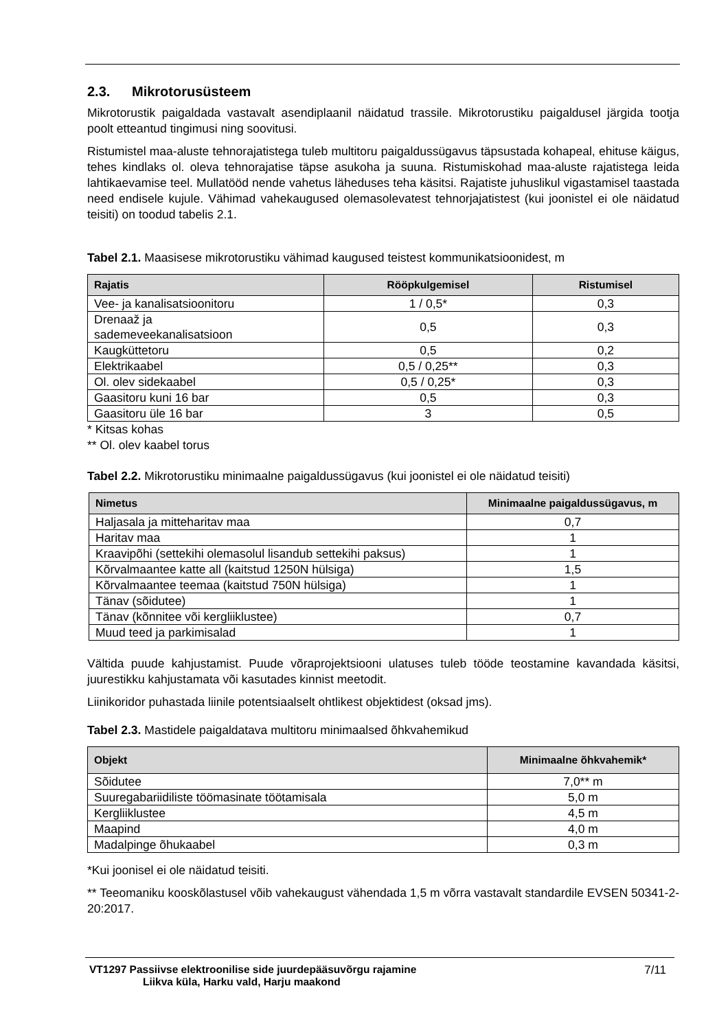2.3. Mikrotorusüsteem
Mikrotorustik paigaldada vastavalt asendiplaanil näidatud trassile. Mikrotorustiku paigaldusel järgida tootja poolt etteantud tingimusi ning soovitusi.
Ristumistel maa-aluste tehnorajatistega tuleb multitoru paigaldussügavus täpsustada kohapeal, ehituse käigus, tehes kindlaks ol. oleva tehnorajatise täpse asukoha ja suuna. Ristumiskohad maa-aluste rajatistega leida lahtikaevamise teel. Mullatööd nende vahetus läheduses teha käsitsi. Rajatiste juhuslikul vigastamisel taastada need endisele kujule. Vähimad vahekaugused olemasolevatest tehnorjajatistest (kui joonistel ei ole näidatud teisiti) on toodud tabelis 2.1.
Tabel 2.1. Maasisese mikrotorustiku vähimad kaugused teistest kommunikatsioonidest, m
| Rajatis | Rööpkulgemisel | Ristumisel |
| --- | --- | --- |
| Vee- ja kanalisatsioonitoru | 1 / 0,5* | 0,3 |
| Drenaaž ja sademeveekanalisatsioon | 0,5 | 0,3 |
| Kaugküttetoru | 0,5 | 0,2 |
| Elektrikaabel | 0,5 / 0,25** | 0,3 |
| Ol. olev sidekaabel | 0,5 / 0,25* | 0,3 |
| Gaasitoru kuni 16 bar | 0,5 | 0,3 |
| Gaasitoru üle 16 bar | 3 | 0,5 |
* Kitsas kohas
** Ol. olev kaabel torus
Tabel 2.2. Mikrotorustiku minimaalne paigaldussügavus (kui joonistel ei ole näidatud teisiti)
| Nimetus | Minimaalne paigaldussügavus, m |
| --- | --- |
| Haljasala ja mitteharitav maa | 0,7 |
| Haritav maa | 1 |
| Kraavipõhi (settekihi olemasolul lisandub settekihi paksus) | 1 |
| Kõrvalmaantee katte all (kaitstud 1250N hülsiga) | 1,5 |
| Kõrvalmaantee teemaa (kaitstud 750N hülsiga) | 1 |
| Tänav (sõidutee) | 1 |
| Tänav (kõnnitee või kergliiklustee) | 0,7 |
| Muud teed ja parkimisalad | 1 |
Vältida puude kahjustamist. Puude võraprojektsiooni ulatuses tuleb tööde teostamine kavandada käsitsi, juurestikku kahjustamata või kasutades kinnist meetodit.
Liinikoridor puhastada liinile potentsiaalselt ohtlikest objektidest (oksad jms).
Tabel 2.3. Mastidele paigaldatava multitoru minimaalsed õhkvahemikud
| Objekt | Minimaalne õhkvahemik* |
| --- | --- |
| Sõidutee | 7,0** m |
| Suuregabariidiliste töömasinate töötamisala | 5,0 m |
| Kergliiklustee | 4,5 m |
| Maapind | 4,0 m |
| Madalpinge õhukaabel | 0,3 m |
*Kui joonisel ei ole näidatud teisiti.
** Teeomaniku kooskõlastusel võib vahekaugust vähendada 1,5 m võrra vastavalt standardile EVSEN 50341-2-20:2017.
VT1297 Passiivse elektroonilise side juurdepääsuvõrgu rajamine
Liikva küla, Harku vald, Harju maakond
7/11